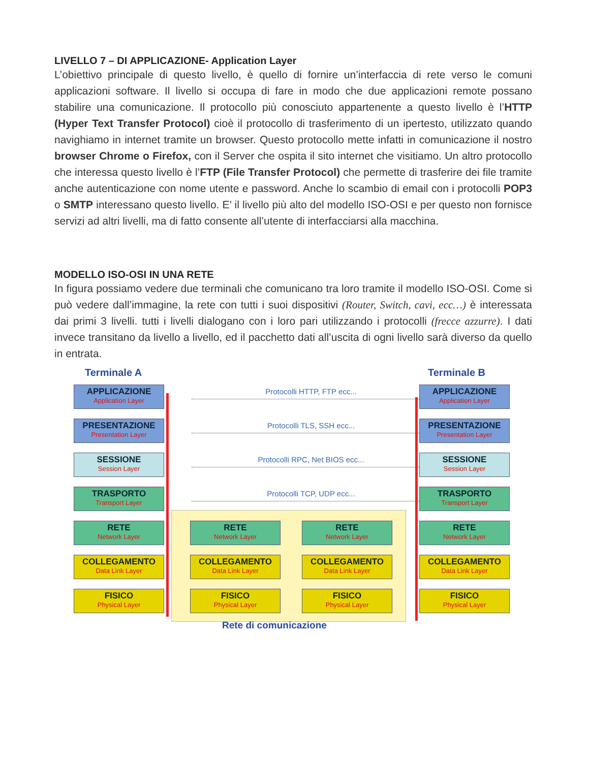LIVELLO 7 – DI APPLICAZIONE- Application Layer
L’obiettivo principale di questo livello, è quello di fornire un’interfaccia di rete verso le comuni applicazioni software. Il livello si occupa di fare in modo che due applicazioni remote possano stabilire una comunicazione. Il protocollo più conosciuto appartenente a questo livello è l’HTTP (Hyper Text Transfer Protocol) cioè il protocollo di trasferimento di un ipertesto, utilizzato quando navighiamo in internet tramite un browser. Questo protocollo mette infatti in comunicazione il nostro browser Chrome o Firefox, con il Server che ospita il sito internet che visitiamo. Un altro protocollo che interessa questo livello è l’FTP (File Transfer Protocol) che permette di trasferire dei file tramite anche autenticazione con nome utente e password. Anche lo scambio di email con i protocolli POP3 o SMTP interessano questo livello. E’ il livello più alto del modello ISO-OSI e per questo non fornisce servizi ad altri livelli, ma di fatto consente all’utente di interfacciarsi alla macchina.
MODELLO ISO-OSI IN UNA RETE
In figura possiamo vedere due terminali che comunicano tra loro tramite il modello ISO-OSI. Come si può vedere dall’immagine, la rete con tutti i suoi dispositivi (Router, Switch, cavi, ecc…) è interessata dai primi 3 livelli. tutti i livelli dialogano con i loro pari utilizzando i protocolli (frecce azzurre). I dati invece transitano da livello a livello, ed il pacchetto dati all’uscita di ogni livello sarà diverso da quello in entrata.
Terminale A Terminale B
APPLICAZIONE
Application Layer
PRESENTAZIONE
Presentation Layer
SESSIONE
Session Layer
TRASPORTO
Transport Layer
RETE
Network Layer
COLLEGAMENTO
Data Link Layer
FISICO
Physical Layer
Protocolli HTTP, FTP ecc...
Protocolli TLS, SSH ecc...
Protocolli RPC, Net BIOS ecc...
Protocolli TCP, UDP ecc...
RETE
Network Layer
COLLEGAMENTO
Data Link Layer
FISICO
Physical Layer
RETE
Network Layer
COLLEGAMENTO
Data Link Layer
FISICO
Physical Layer
APPLICAZIONE
Application Layer
PRESENTAZIONE
Presentation Layer
SESSIONE
Session Layer
TRASPORTO
Transport Layer
RETE
Network Layer
COLLEGAMENTO
Data Link Layer
FISICO
Physical Layer
Rete di comunicazione